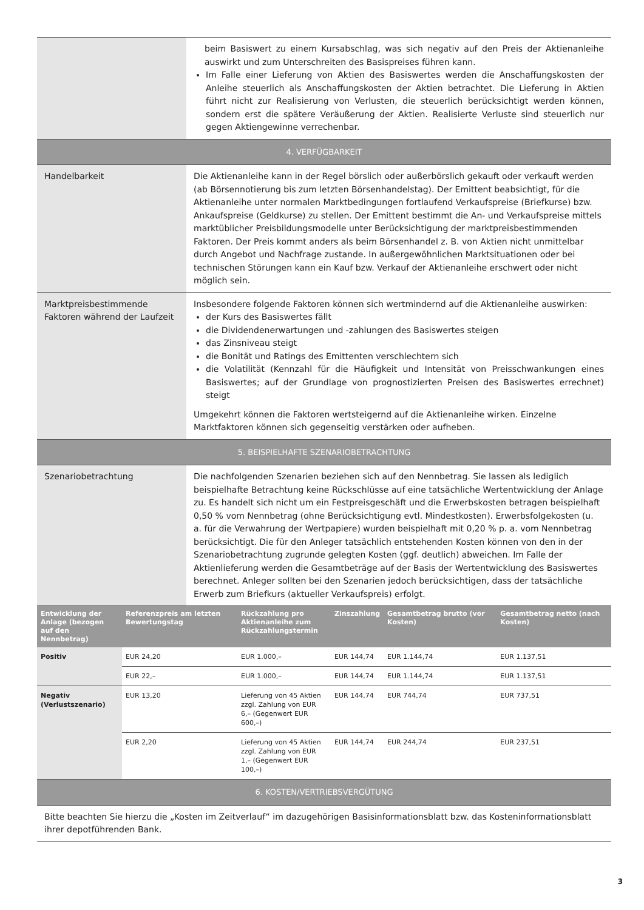| | beim Basiswert zu einem Kursabschlag, was sich negativ auf den Preis der Aktienanleihe auswirkt und zum Unterschreiten des Basispreises führen kann. Im Falle einer Lieferung von Aktien des Basiswertes werden die Anschaffungskosten der Anleihe steuerlich als Anschaffungskosten der Aktien betrachtet. Die Lieferung in Aktien führt nicht zur Realisierung von Verlusten, die steuerlich berücksichtigt werden können, sondern erst die spätere Veräußerung der Aktien. Realisierte Verluste sind steuerlich nur gegen Aktiengewinne verrechenbar. |
| 4. VERFÜGBARKEIT | |
| Handelbarkeit | Die Aktienanleihe kann in der Regel börslich oder außerbörslich gekauft oder verkauft werden (ab Börsennotierung bis zum letzten Börsenhandelstag). Der Emittent beabsichtigt, für die Aktienanleihe unter normalen Marktbedingungen fortlaufend Verkaufspreise (Briefkurse) bzw. Ankaufspreise (Geldkurse) zu stellen. Der Emittent bestimmt die An- und Verkaufspreise mittels marktüblicher Preisbildungsmodelle unter Berücksichtigung der marktpreisbestimmenden Faktoren. Der Preis kommt anders als beim Börsenhandel z. B. von Aktien nicht unmittelbar durch Angebot und Nachfrage zustande. In außergewöhnlichen Marktsituationen oder bei technischen Störungen kann ein Kauf bzw. Verkauf der Aktienanleihe erschwert oder nicht möglich sein. |
| Marktpreisbestimmende Faktoren während der Laufzeit | Insbesondere folgende Faktoren können sich wertmindernd auf die Aktienanleihe auswirken: der Kurs des Basiswertes fällt die Dividendenerwartungen und -zahlungen des Basiswertes steigen das Zinsniveau steigt die Bonität und Ratings des Emittenten verschlechtern sich die Volatilität (Kennzahl für die Häufigkeit und Intensität von Preisschwankungen eines Basiswertes; auf der Grundlage von prognostizierten Preisen des Basiswertes errechnet) steigt Umgekehrt können die Faktoren wertsteigernd auf die Aktienanleihe wirken. Einzelne Marktfaktoren können sich gegenseitig verstärken oder aufheben. |
| 5. BEISPIELHAFTE SZENARIOBETRACHTUNG | |
| Szenariobetrachtung | Die nachfolgenden Szenarien beziehen sich auf den Nennbetrag. Sie lassen als lediglich beispielhafte Betrachtung keine Rückschlüsse auf eine tatsächliche Wertentwicklung der Anlage zu. Es handelt sich nicht um ein Festpreisgeschäft und die Erwerbskosten betragen beispielhaft 0,50 % vom Nennbetrag (ohne Berücksichtigung evtl. Mindestkosten). Erwerbsfolgekosten (u. a. für die Verwahrung der Wertpapiere) wurden beispielhaft mit 0,20 % p. a. vom Nennbetrag berücksichtigt. Die für den Anleger tatsächlich entstehenden Kosten können von den in der Szenariobetrachtung zugrunde gelegten Kosten (ggf. deutlich) abweichen. Im Falle der Aktienlieferung werden die Gesamtbeträge auf der Basis der Wertentwicklung des Basiswertes berechnet. Anleger sollten bei den Szenarien jedoch berücksichtigen, dass der tatsächliche Erwerb zum Briefkurs (aktueller Verkaufspreis) erfolgt. |
| Entwicklung der Anlage (bezogen auf den Nennbetrag) | Referenzpreis am letzten Bewertungstag | Rückzahlung pro Aktienanleihe zum Rückzahlungstermin | Zinszahlung | Gesamtbetrag brutto (vor Kosten) | Gesamtbetrag netto (nach Kosten) |
| --- | --- | --- | --- | --- | --- |
| Positiv | EUR 24,20 | EUR 1.000,– | EUR 144,74 | EUR 1.144,74 | EUR 1.137,51 |
| | EUR 22,– | EUR 1.000,– | EUR 144,74 | EUR 1.144,74 | EUR 1.137,51 |
| Negativ (Verlustszenario) | EUR 13,20 | Lieferung von 45 Aktien zzgl. Zahlung von EUR 6,– (Gegenwert EUR 600,–) | EUR 144,74 | EUR 744,74 | EUR 737,51 |
| | EUR 2,20 | Lieferung von 45 Aktien zzgl. Zahlung von EUR 1,– (Gegenwert EUR 100,–) | EUR 144,74 | EUR 244,74 | EUR 237,51 |
| 6. KOSTEN/VERTRIEBSVERGÜTUNG |
| Bitte beachten Sie hierzu die „Kosten im Zeitverlauf“ im dazugehörigen Basisinformationsblatt bzw. das Kosteninformationsblatt ihrer depotführenden Bank. |
3